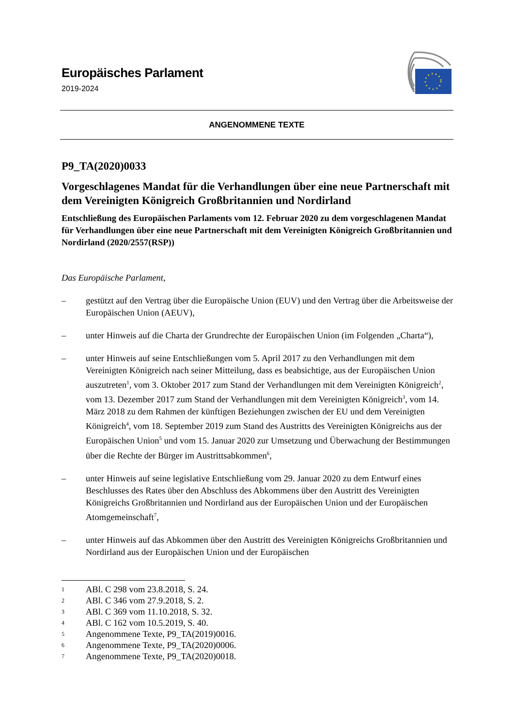Europäisches Parlament
2019-2024
ANGENOMMENE TEXTE
P9_TA(2020)0033
Vorgeschlagenes Mandat für die Verhandlungen über eine neue Partnerschaft mit dem Vereinigten Königreich Großbritannien und Nordirland
Entschließung des Europäischen Parlaments vom 12. Februar 2020 zu dem vorgeschlagenen Mandat für Verhandlungen über eine neue Partnerschaft mit dem Vereinigten Königreich Großbritannien und Nordirland (2020/2557(RSP))
Das Europäische Parlament,
– gestützt auf den Vertrag über die Europäische Union (EUV) und den Vertrag über die Arbeitsweise der Europäischen Union (AEUV),
– unter Hinweis auf die Charta der Grundrechte der Europäischen Union (im Folgenden „Charta“),
– unter Hinweis auf seine Entschließungen vom 5. April 2017 zu den Verhandlungen mit dem Vereinigten Königreich nach seiner Mitteilung, dass es beabsichtige, aus der Europäischen Union auszutreten<sup>1</sup>, vom 3. Oktober 2017 zum Stand der Verhandlungen mit dem Vereinigten Königreich<sup>2</sup>, vom 13. Dezember 2017 zum Stand der Verhandlungen mit dem Vereinigten Königreich<sup>3</sup>, vom 14. März 2018 zu dem Rahmen der künftigen Beziehungen zwischen der EU und dem Vereinigten Königreich<sup>4</sup>, vom 18. September 2019 zum Stand des Austritts des Vereinigten Königreichs aus der Europäischen Union<sup>5</sup> und vom 15. Januar 2020 zur Umsetzung und Überwachung der Bestimmungen über die Rechte der Bürger im Austrittsabkommen<sup>6</sup>,
– unter Hinweis auf seine legislative Entschließung vom 29. Januar 2020 zu dem Entwurf eines Beschlusses des Rates über den Abschluss des Abkommens über den Austritt des Vereinigten Königreichs Großbritannien und Nordirland aus der Europäischen Union und der Europäischen Atomgemeinschaft<sup>7</sup>,
– unter Hinweis auf das Abkommen über den Austritt des Vereinigten Königreichs Großbritannien und Nordirland aus der Europäischen Union und der Europäischen
1 ABl. C 298 vom 23.8.2018, S. 24.
2 ABl. C 346 vom 27.9.2018, S. 2.
3 ABl. C 369 vom 11.10.2018, S. 32.
4 ABl. C 162 vom 10.5.2019, S. 40.
5 Angenommene Texte, P9_TA(2019)0016.
6 Angenommene Texte, P9_TA(2020)0006.
7 Angenommene Texte, P9_TA(2020)0018.